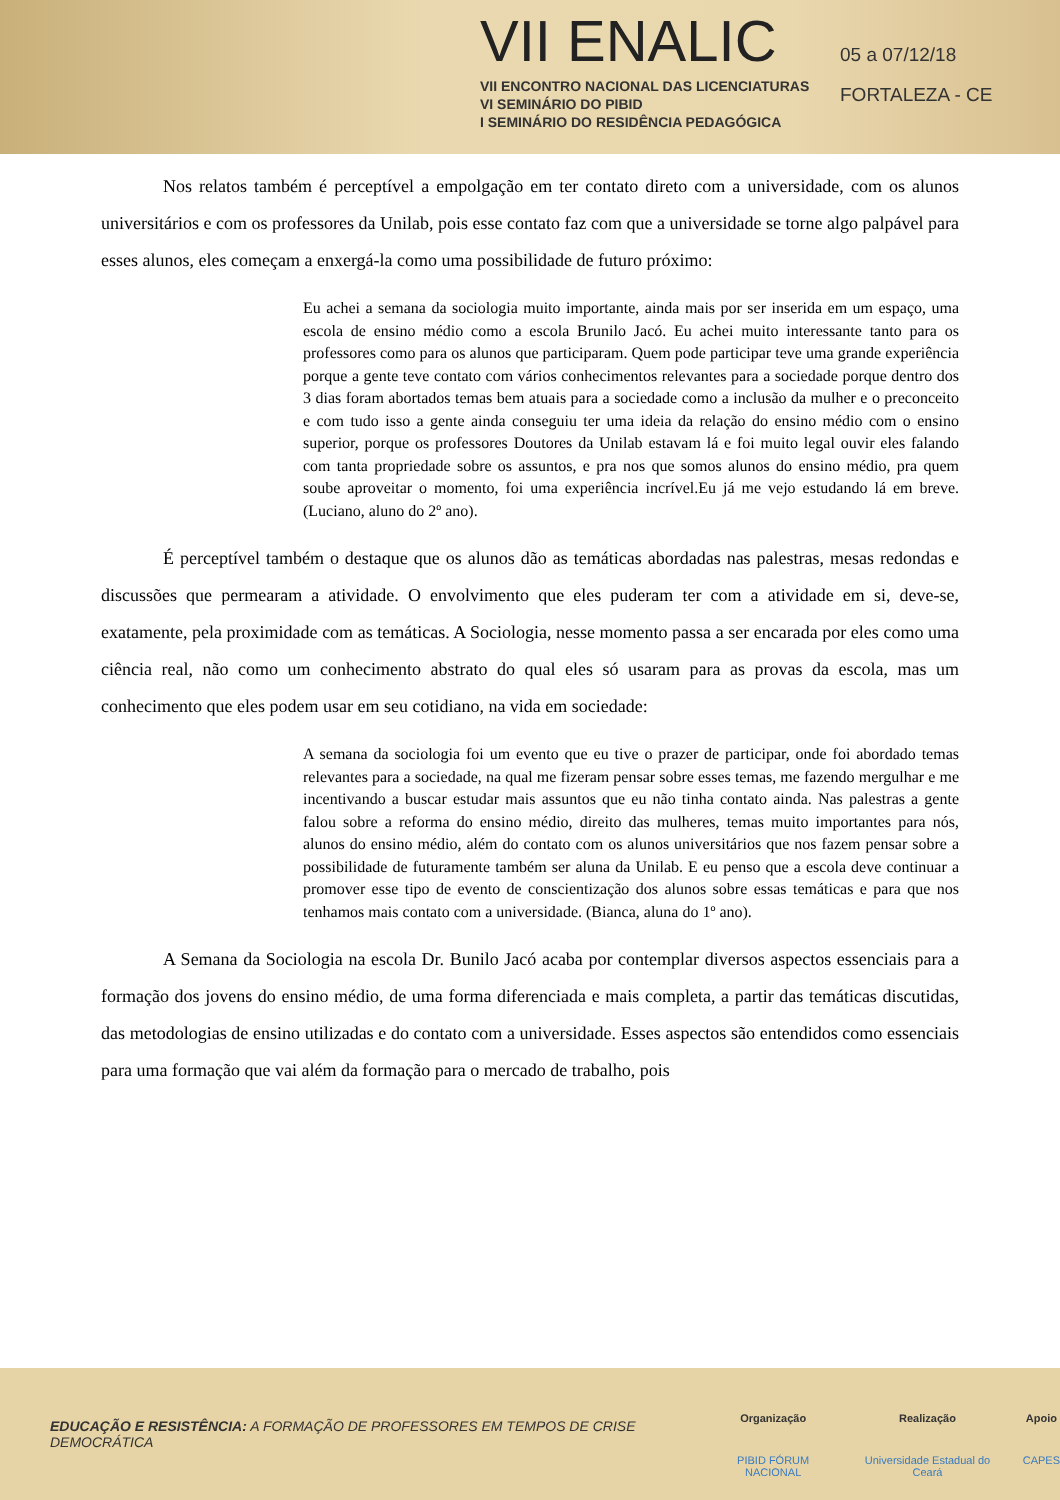VII ENALIC
VII ENCONTRO NACIONAL DAS LICENCIATURAS
VI SEMINÁRIO DO PIBID
I SEMINÁRIO DO RESIDÊNCIA PEDAGÓGICA
05 a 07/12/18
FORTALEZA - CE
Nos relatos também é perceptível a empolgação em ter contato direto com a universidade, com os alunos universitários e com os professores da Unilab, pois esse contato faz com que a universidade se torne algo palpável para esses alunos, eles começam a enxergá-la como uma possibilidade de futuro próximo:
Eu achei a semana da sociologia muito importante, ainda mais por ser inserida em um espaço, uma escola de ensino médio como a escola Brunilo Jacó. Eu achei muito interessante tanto para os professores como para os alunos que participaram. Quem pode participar teve uma grande experiência porque a gente teve contato com vários conhecimentos relevantes para a sociedade porque dentro dos 3 dias foram abortados temas bem atuais para a sociedade como a inclusão da mulher e o preconceito e com tudo isso a gente ainda conseguiu ter uma ideia da relação do ensino médio com o ensino superior, porque os professores Doutores da Unilab estavam lá e foi muito legal ouvir eles falando com tanta propriedade sobre os assuntos, e pra nos que somos alunos do ensino médio, pra quem soube aproveitar o momento, foi uma experiência incrível.Eu já me vejo estudando lá em breve. (Luciano, aluno do 2º ano).
É perceptível também o destaque que os alunos dão as temáticas abordadas nas palestras, mesas redondas e discussões que permearam a atividade. O envolvimento que eles puderam ter com a atividade em si, deve-se, exatamente, pela proximidade com as temáticas. A Sociologia, nesse momento passa a ser encarada por eles como uma ciência real, não como um conhecimento abstrato do qual eles só usaram para as provas da escola, mas um conhecimento que eles podem usar em seu cotidiano, na vida em sociedade:
A semana da sociologia foi um evento que eu tive o prazer de participar, onde foi abordado temas relevantes para a sociedade, na qual me fizeram pensar sobre esses temas, me fazendo mergulhar e me incentivando a buscar estudar mais assuntos que eu não tinha contato ainda. Nas palestras a gente falou sobre a reforma do ensino médio, direito das mulheres, temas muito importantes para nós, alunos do ensino médio, além do contato com os alunos universitários que nos fazem pensar sobre a possibilidade de futuramente também ser aluna da Unilab. E eu penso que a escola deve continuar a promover esse tipo de evento de conscientização dos alunos sobre essas temáticas e para que nos tenhamos mais contato com a universidade. (Bianca, aluna do 1º ano).
A Semana da Sociologia na escola Dr. Bunilo Jacó acaba por contemplar diversos aspectos essenciais para a formação dos jovens do ensino médio, de uma forma diferenciada e mais completa, a partir das temáticas discutidas, das metodologias de ensino utilizadas e do contato com a universidade. Esses aspectos são entendidos como essenciais para uma formação que vai além da formação para o mercado de trabalho, pois
EDUCAÇÃO E RESISTÊNCIA: A FORMAÇÃO DE PROFESSORES EM TEMPOS DE CRISE DEMOCRÁTICA
Organização
PIBID FÓRUM NACIONAL
Realização
Universidade Estadual do Ceará
Apoio
CAPES